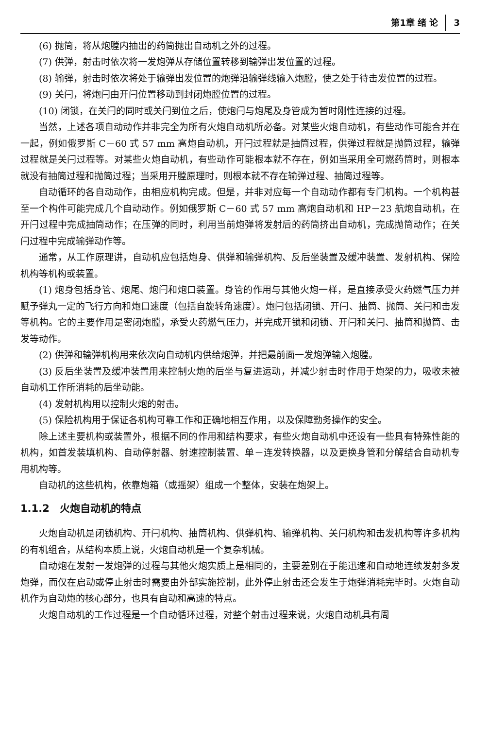第1章 绪 论 3
(6) 抛筒，将从炮膛内抽出的药筒抛出自动机之外的过程。
(7) 供弹，射击时依次将一发炮弹从存储位置转移到输弹出发位置的过程。
(8) 输弹，射击时依次将处于输弹出发位置的炮弹沿输弹线输入炮膛，使之处于待击发位置的过程。
(9) 关闩，将炮闩由开闩位置移动到封闭炮膛位置的过程。
(10) 闭锁，在关闩的同时或关闩到位之后，使炮闩与炮尾及身管成为暂时刚性连接的过程。
当然，上述各项自动动作并非完全为所有火炮自动机所必备。对某些火炮自动机，有些动作可能合并在一起，例如俄罗斯 C－60 式 57 mm 高炮自动机，开闩过程就是抽筒过程，供弹过程就是抛筒过程，输弹过程就是关闩过程等。对某些火炮自动机，有些动作可能根本就不存在，例如当采用全可燃药筒时，则根本就没有抽筒过程和抛筒过程；当采用开膛原理时，则根本就不存在输弹过程、抽筒过程等。
自动循环的各自动动作，由相应机构完成。但是，并非对应每一个自动动作都有专门机构。一个机构甚至一个构件可能完成几个自动动作。例如俄罗斯 C－60 式 57 mm 高炮自动机和 HP－23 航炮自动机，在开闩过程中完成抽筒动作；在压弹的同时，利用当前炮弹将发射后的药筒挤出自动机，完成抛筒动作；在关闩过程中完成输弹动作等。
通常，从工作原理讲，自动机应包括炮身、供弹和输弹机构、反后坐装置及缓冲装置、发射机构、保险机构等机构或装置。
(1) 炮身包括身管、炮尾、炮闩和炮口装置。身管的作用与其他火炮一样，是直接承受火药燃气压力并赋予弹丸一定的飞行方向和炮口速度（包括自旋转角速度）。炮闩包括闭锁、开闩、抽筒、抛筒、关闩和击发等机构。它的主要作用是密闭炮膛，承受火药燃气压力，并完成开锁和闭锁、开闩和关闩、抽筒和抛筒、击发等动作。
(2) 供弹和输弹机构用来依次向自动机内供给炮弹，并把最前面一发炮弹输入炮膛。
(3) 反后坐装置及缓冲装置用来控制火炮的后坐与复进运动，并减少射击时作用于炮架的力，吸收未被自动机工作所消耗的后坐动能。
(4) 发射机构用以控制火炮的射击。
(5) 保险机构用于保证各机构可靠工作和正确地相互作用，以及保障勤务操作的安全。
除上述主要机构或装置外，根据不同的作用和结构要求，有些火炮自动机中还设有一些具有特殊性能的机构，如首发装填机构、自动停射器、射速控制装置、单－连发转换器，以及更换身管和分解结合自动机专用机构等。
自动机的这些机构，依靠炮箱（或摇架）组成一个整体，安装在炮架上。
1.1.2　火炮自动机的特点
火炮自动机是闭锁机构、开闩机构、抽筒机构、供弹机构、输弹机构、关闩机构和击发机构等许多机构的有机组合，从结构本质上说，火炮自动机是一个复杂机械。
自动炮在发射一发炮弹的过程与其他火炮实质上是相同的，主要差别在于能迅速和自动地连续发射多发炮弹，而仅在启动或停止射击时需要由外部实施控制，此外停止射击还会发生于炮弹消耗完毕时。火炮自动机作为自动炮的核心部分，也具有自动和高速的特点。
火炮自动机的工作过程是一个自动循环过程，对整个射击过程来说，火炮自动机具有周